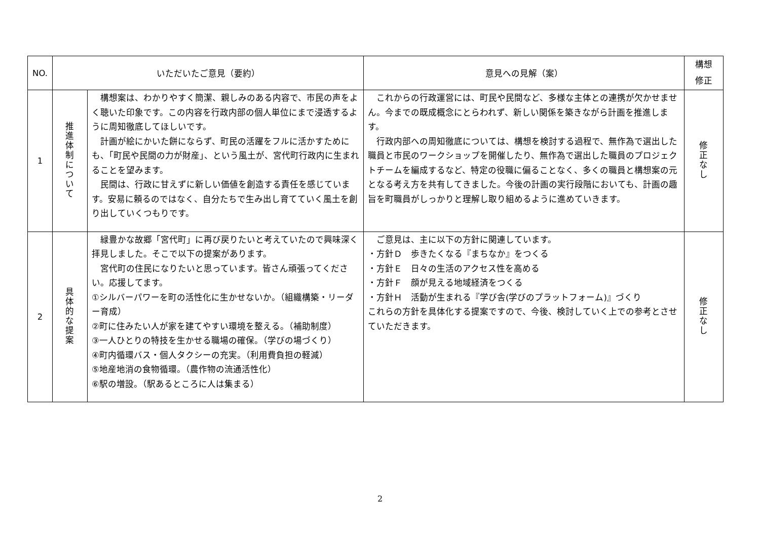| NO. | いただいたご意見（要約） | | 意見への見解（案） | 構想 修正 |
| --- | --- | --- | --- | --- |
| 1 | 推進体制について | 構想案は、わかりやすく簡潔、親しみのある内容で、市民の声をよく聴いた印象です。この内容を行政内部の個人単位にまで浸透するように周知徹底してほしいです。 計画が絵にかいた餅にならず、町民の活躍をフルに活かすためにも、「町民や民間の力が財産」、という風土が、宮代町行政内に生まれることを望みます。 民間は、行政に甘えずに新しい価値を創造する責任を感じています。安易に頼るのではなく、自分たちで生み出し育てていく風土を創り出していくつもりです。 | これからの行政運営には、町民や民間など、多様な主体との連携が欠かせません。今までの既成概念にとらわれず、新しい関係を築きながら計画を推進します。 行政内部への周知徹底については、構想を検討する過程で、無作為で選出した職員と市民のワークショップを開催したり、無作為で選出した職員のプロジェクトチームを編成するなど、特定の役職に偏ることなく、多くの職員と構想案の元となる考え方を共有してきました。今後の計画の実行段階においても、計画の趣旨を町職員がしっかりと理解し取り組めるように進めていきます。 | 修正なし |
| 2 | 具体的な提案 | 緑豊かな故郷「宮代町」に再び戻りたいと考えていたので興味深く拝見しました。そこで以下の提案があります。 宮代町の住民になりたいと思っています。皆さん頑張ってください。応援してます。 ①シルバーパワーを町の活性化に生かせないか。（組織構築・リーダー育成） ②町に住みたい人が家を建てやすい環境を整える。（補助制度） ③一人ひとりの特技を生かせる職場の確保。（学びの場づくり） ④町内循環バス・個人タクシーの充実。（利用費負担の軽減） ⑤地産地消の食物循環。（農作物の流通活性化） ⑥駅の増設。（駅あるところに人は集まる） | ご意見は、主に以下の方針に関連しています。 ・方針Ｄ 歩きたくなる『まちなか』をつくる ・方針Ｅ 日々の生活のアクセス性を高める ・方針Ｆ 顔が見える地域経済をつくる ・方針Ｈ 活動が生まれる『学び舎(学びのプラットフォーム)』づくり これらの方針を具体化する提案ですので、今後、検討していく上での参考とさせていただきます。 | 修正なし |
2